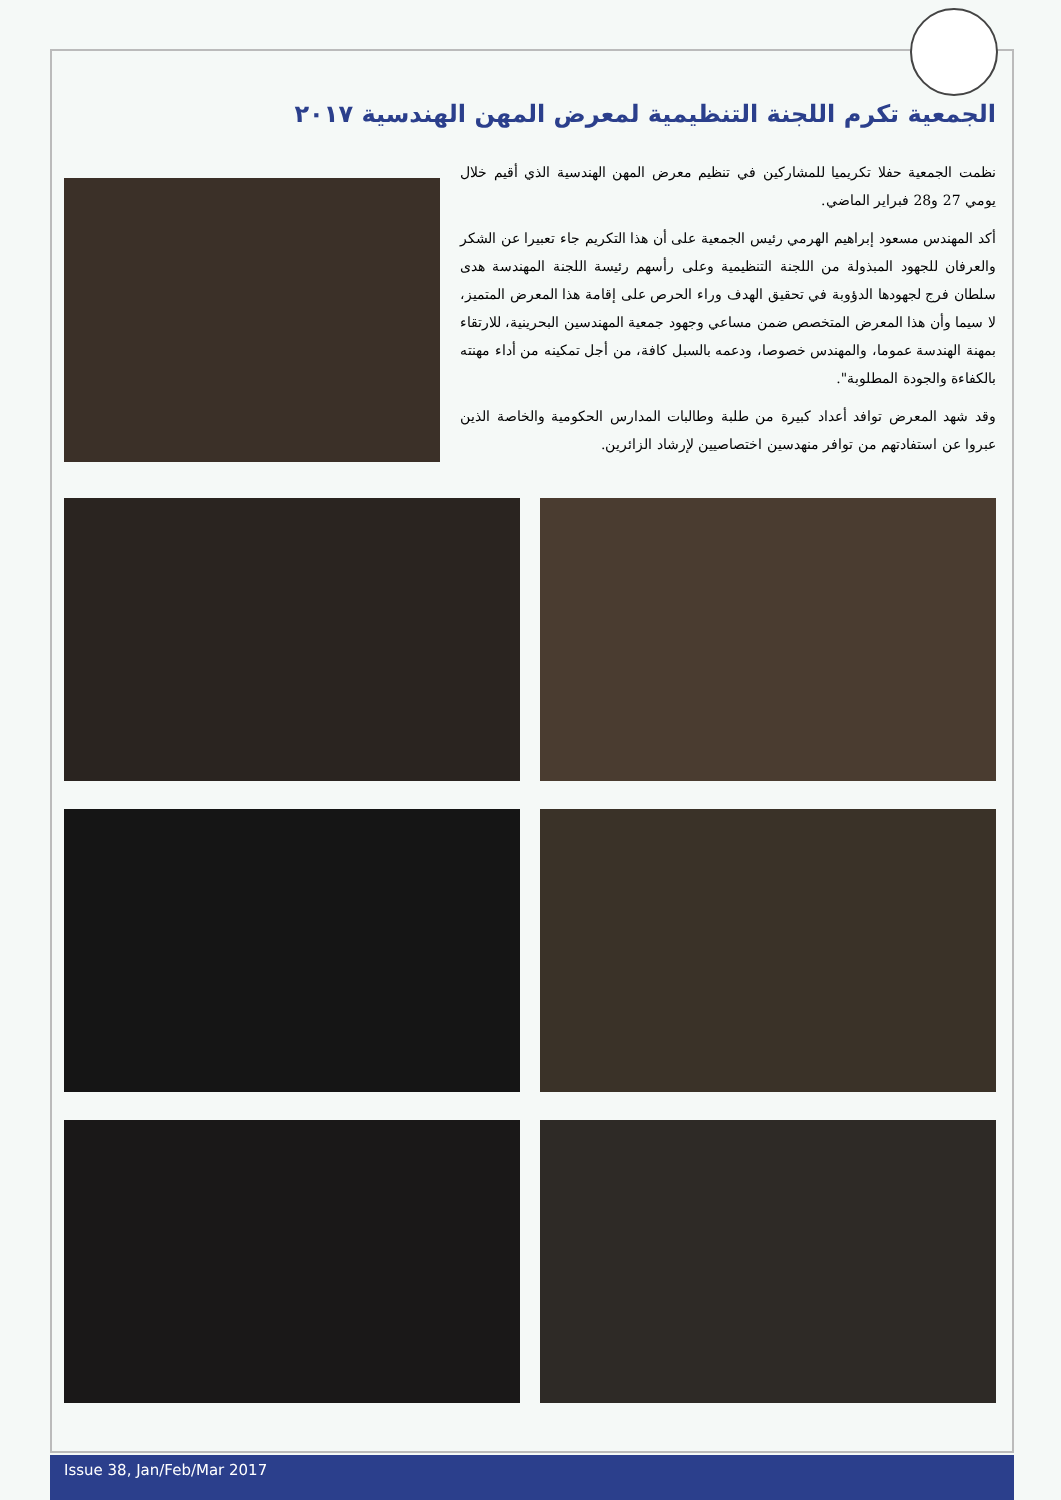الجمعية تكرم اللجنة التنظيمية لمعرض المهن الهندسية ٢٠١٧
نظمت الجمعية حفلا تكريميا للمشاركين في تنظيم معرض المهن الهندسية الذي أقيم خلال يومي 27 و28 فبراير الماضي.
أكد المهندس مسعود إبراهيم الهرمي رئيس الجمعية على أن هذا التكريم جاء تعبيرا عن الشكر والعرفان للجهود المبذولة من اللجنة التنظيمية وعلى رأسهم رئيسة اللجنة المهندسة هدى سلطان فرج لجهودها الدؤوبة في تحقيق الهدف وراء الحرص على إقامة هذا المعرض المتميز، لا سيما وأن هذا المعرض المتخصص ضمن مساعي وجهود جمعية المهندسين البحرينية، للارتقاء بمهنة الهندسة عموما، والمهندس خصوصا، ودعمه بالسبل كافة، من أجل تمكينه من أداء مهنته بالكفاءة والجودة المطلوبة".
وقد شهد المعرض توافد أعداد كبيرة من طلبة وطالبات المدارس الحكومية والخاصة الذين عبروا عن استفادتهم من توافر منهدسين اختصاصيين لإرشاد الزائرين.
Issue 38, Jan/Feb/Mar 2017